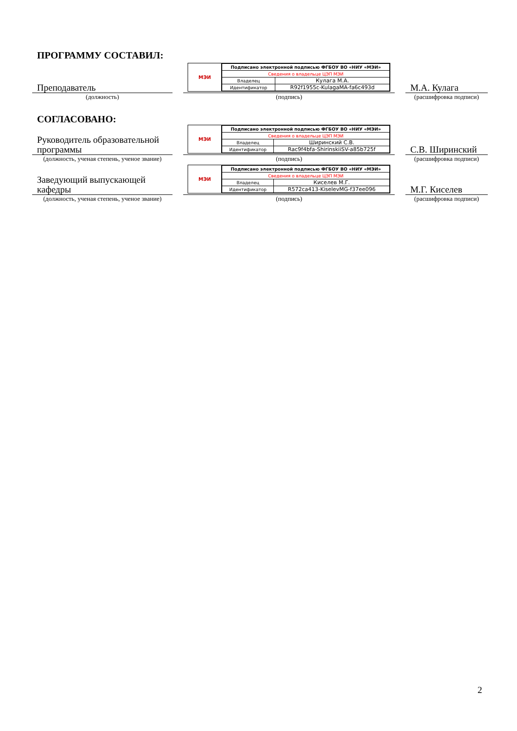ПРОГРАММУ СОСТАВИЛ:
Преподаватель
МЭИ
| Подписано электронной подписью ФГБОУ ВО «НИУ «МЭИ» | |
| Сведения о владельце ЦЭП МЭИ | |
| Владелец | Кулага М.А. |
| Идентификатор | R92f1955c-KulagaMA-fa6c493d |
М.А. Кулага
(должность)
(подпись)
(расшифровка подписи)
СОГЛАСОВАНО:
Руководитель образовательной программы
МЭИ
| Подписано электронной подписью ФГБОУ ВО «НИУ «МЭИ» | |
| Сведения о владельце ЦЭП МЭИ | |
| Владелец | Ширинский С.В. |
| Идентификатор | Rac9f4bfa-ShirinskiiSV-a85b725f |
С.В. Ширинский
(должность, ученая степень, ученое звание)
(подпись)
(расшифровка подписи)
Заведующий выпускающей кафедры
МЭИ
| Подписано электронной подписью ФГБОУ ВО «НИУ «МЭИ» | |
| Сведения о владельце ЦЭП МЭИ | |
| Владелец | Киселев М.Г. |
| Идентификатор | R572ca413-KiselevMG-f37ee096 |
М.Г. Киселев
(должность, ученая степень, ученое звание)
(подпись)
(расшифровка подписи)
2